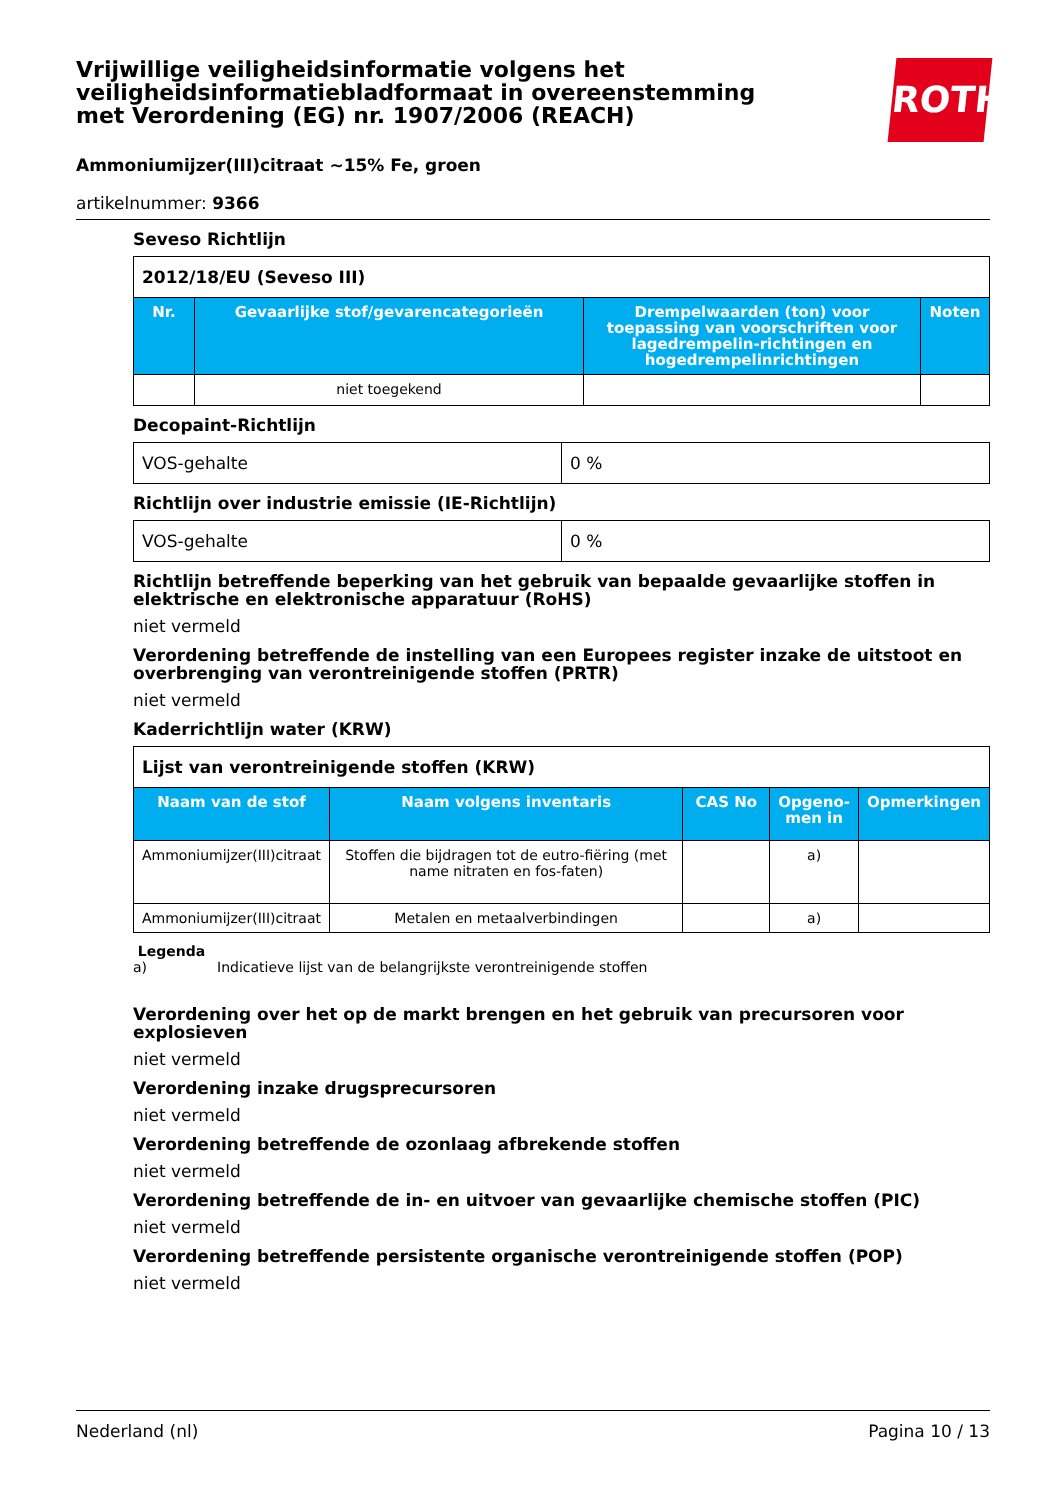ROTH
Vrijwillige veiligheidsinformatie volgens het veiligheidsinformatiebladformaat in overeenstemming met Verordening (EG) nr. 1907/2006 (REACH)
Ammoniumijzer(III)citraat ~15% Fe, groen
artikelnummer: 9366
Seveso Richtlijn
| 2012/18/EU (Seveso III) | | | |
| Nr. | Gevaarlijke stof/gevarencategorieën | Drempelwaarden (ton) voor toepassing van voorschriften voor lagedrempelin-richtingen en hogedrempelinrichtingen | Noten |
| | niet toegekend | | |
Decopaint-Richtlijn
| VOS-gehalte | 0 % |
Richtlijn over industrie emissie (IE-Richtlijn)
| VOS-gehalte | 0 % |
Richtlijn betreffende beperking van het gebruik van bepaalde gevaarlijke stoffen in elektrische en elektronische apparatuur (RoHS)
niet vermeld
Verordening betreffende de instelling van een Europees register inzake de uitstoot en overbrenging van verontreinigende stoffen (PRTR)
niet vermeld
Kaderrichtlijn water (KRW)
| Lijst van verontreinigende stoffen (KRW) | | | | |
| Naam van de stof | Naam volgens inventaris | CAS No | Opgeno-men in | Opmerkingen |
| Ammoniumijzer(III)citraat | Stoffen die bijdragen tot de eutro-fiëring (met name nitraten en fos-faten) | | a) | |
| Ammoniumijzer(III)citraat | Metalen en metaalverbindingen | | a) | |
Legenda
a) Indicatieve lijst van de belangrijkste verontreinigende stoffen
Verordening over het op de markt brengen en het gebruik van precursoren voor explosieven
niet vermeld
Verordening inzake drugsprecursoren
niet vermeld
Verordening betreffende de ozonlaag afbrekende stoffen
niet vermeld
Verordening betreffende de in- en uitvoer van gevaarlijke chemische stoffen (PIC)
niet vermeld
Verordening betreffende persistente organische verontreinigende stoffen (POP)
niet vermeld
Nederland (nl) Pagina 10 / 13